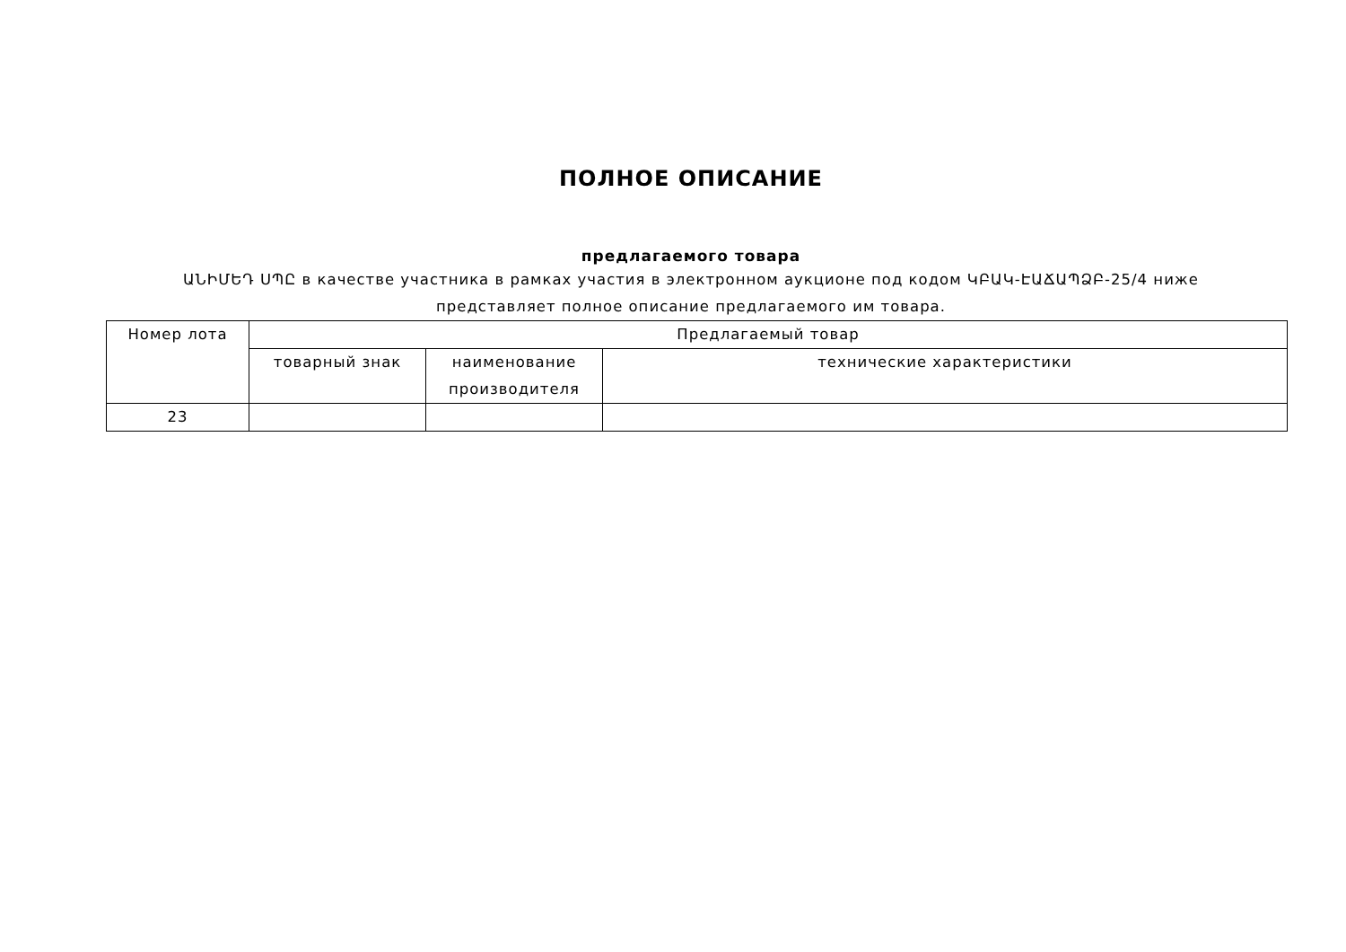ПОЛНОЕ ОПИСАНИЕ
предлагаемого товара
ԱՆԻՄԵԴ ՍՊԸ в качестве участника в рамках участия в электронном аукционе под кодом ԿԲԱԿ-ԷԱՃԱՊՁԲ-25/4 ниже представляет полное описание предлагаемого им товара.
| Номер лота | Предлагаемый товар | | |
| --- | --- | --- | --- |
| | товарный знак | наименование производителя | технические характеристики |
| 23 | | | |